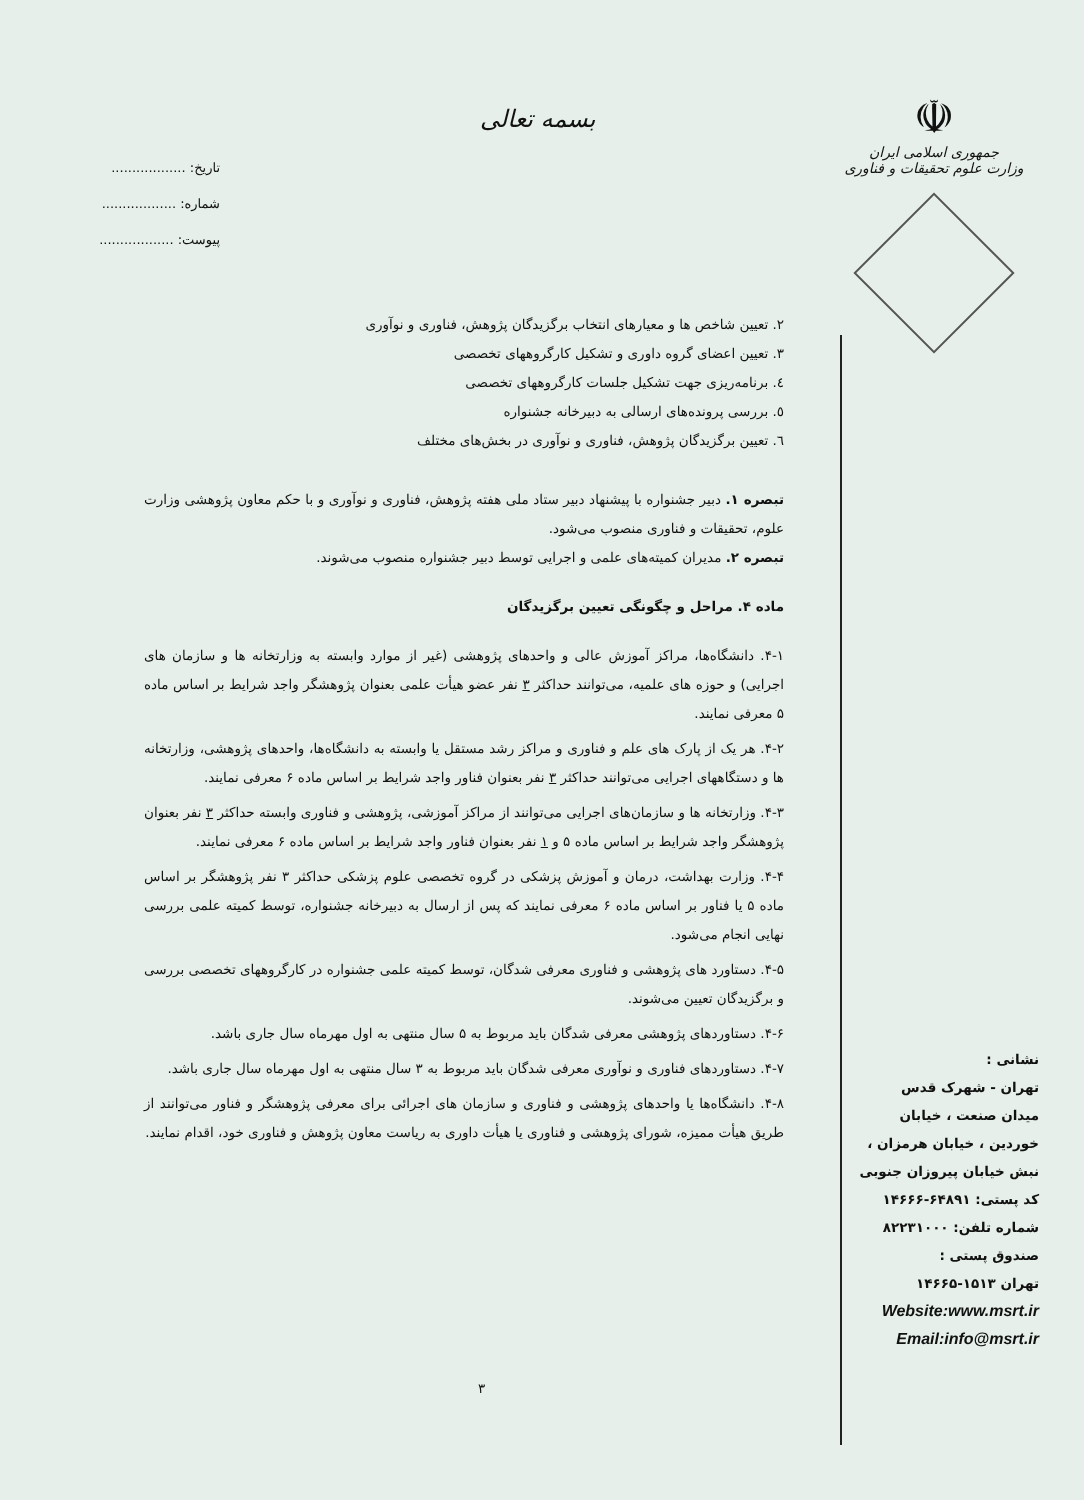☫
جمهوری اسلامی ایران
وزارت علوم تحقیقات و فناوری
بسمه تعالی
تاریخ: ..................
شماره: ..................
پیوست: ..................
٢. تعیین شاخص ها و معیارهای انتخاب برگزیدگان پژوهش، فناوری و نوآوری
٣. تعیین اعضای گروه داوری و تشکیل کارگروههای تخصصی
٤. برنامه‌ریزی جهت تشکیل جلسات کارگروههای تخصصی
٥. بررسی پرونده‌های ارسالی به دبیرخانه جشنواره
٦. تعیین برگزیدگان پژوهش، فناوری و نوآوری در بخش‌های مختلف
تبصره ۱. دبیر جشنواره با پیشنهاد دبیر ستاد ملی هفته پژوهش، فناوری و نوآوری و با حکم معاون پژوهشی وزارت علوم، تحقیقات و فناوری منصوب می‌شود.
تبصره ۲. مدیران کمیته‌های علمی و اجرایی توسط دبیر جشنواره منصوب می‌شوند.
ماده ۴. مراحل و چگونگی تعیین برگزیدگان
۴-۱. دانشگاه‌ها، مراکز آموزش عالی و واحدهای پژوهشی (غیر از موارد وابسته به وزارتخانه ها و سازمان های اجرایی) و حوزه های علمیه، می‌توانند حداکثر ۳ نفر عضو هیأت علمی بعنوان پژوهشگر واجد شرایط بر اساس ماده ۵ معرفی نمایند.
۴-۲. هر یک از پارک های علم و فناوری و مراکز رشد مستقل یا وابسته به دانشگاه‌ها، واحدهای پژوهشی، وزارتخانه ها و دستگاههای اجرایی می‌توانند حداکثر ۳ نفر بعنوان فناور واجد شرایط بر اساس ماده ۶ معرفی نمایند.
۴-۳. وزارتخانه ها و سازمان‌های اجرایی می‌توانند از مراکز آموزشی، پژوهشی و فناوری وابسته حداکثر ۳ نفر بعنوان پژوهشگر واجد شرایط بر اساس ماده ۵ و ۱ نفر بعنوان فناور واجد شرایط بر اساس ماده ۶ معرفی نمایند.
۴-۴. وزارت بهداشت، درمان و آموزش پزشکی در گروه تخصصی علوم پزشکی حداکثر ۳ نفر پژوهشگر بر اساس ماده ۵ یا فناور بر اساس ماده ۶ معرفی نمایند که پس از ارسال به دبیرخانه جشنواره، توسط کمیته علمی بررسی نهایی انجام می‌شود.
۴-۵. دستاورد های پژوهشی و فناوری معرفی شدگان، توسط کمیته علمی جشنواره در کارگروههای تخصصی بررسی و برگزیدگان تعیین می‌شوند.
۴-۶. دستاوردهای پژوهشی معرفی شدگان باید مربوط به ۵ سال منتهی به اول مهرماه سال جاری باشد.
۴-۷. دستاوردهای فناوری و نوآوری معرفی شدگان باید مربوط به ۳ سال منتهی به اول مهرماه سال جاری باشد.
۴-۸. دانشگاه‌ها یا واحدهای پژوهشی و فناوری و سازمان های اجرائی برای معرفی پژوهشگر و فناور می‌توانند از طریق هیأت ممیزه، شورای پژوهشی و فناوری یا هیأت داوری به ریاست معاون پژوهش و فناوری خود، اقدام نمایند.
٣
نشانی :
تهران - شهرک قدس
میدان صنعت ، خیابان
خوردین ، خیابان هرمزان ،
نبش خیابان پیروزان جنوبی
کد پستی: ۶۴۸۹۱-۱۴۶۶۶
شماره تلفن: ۸۲۲۳۱۰۰۰
صندوق پستی :
تهران ۱۵۱۳-۱۴۶۶۵
Website:www.msrt.ir
Email:info@msrt.ir